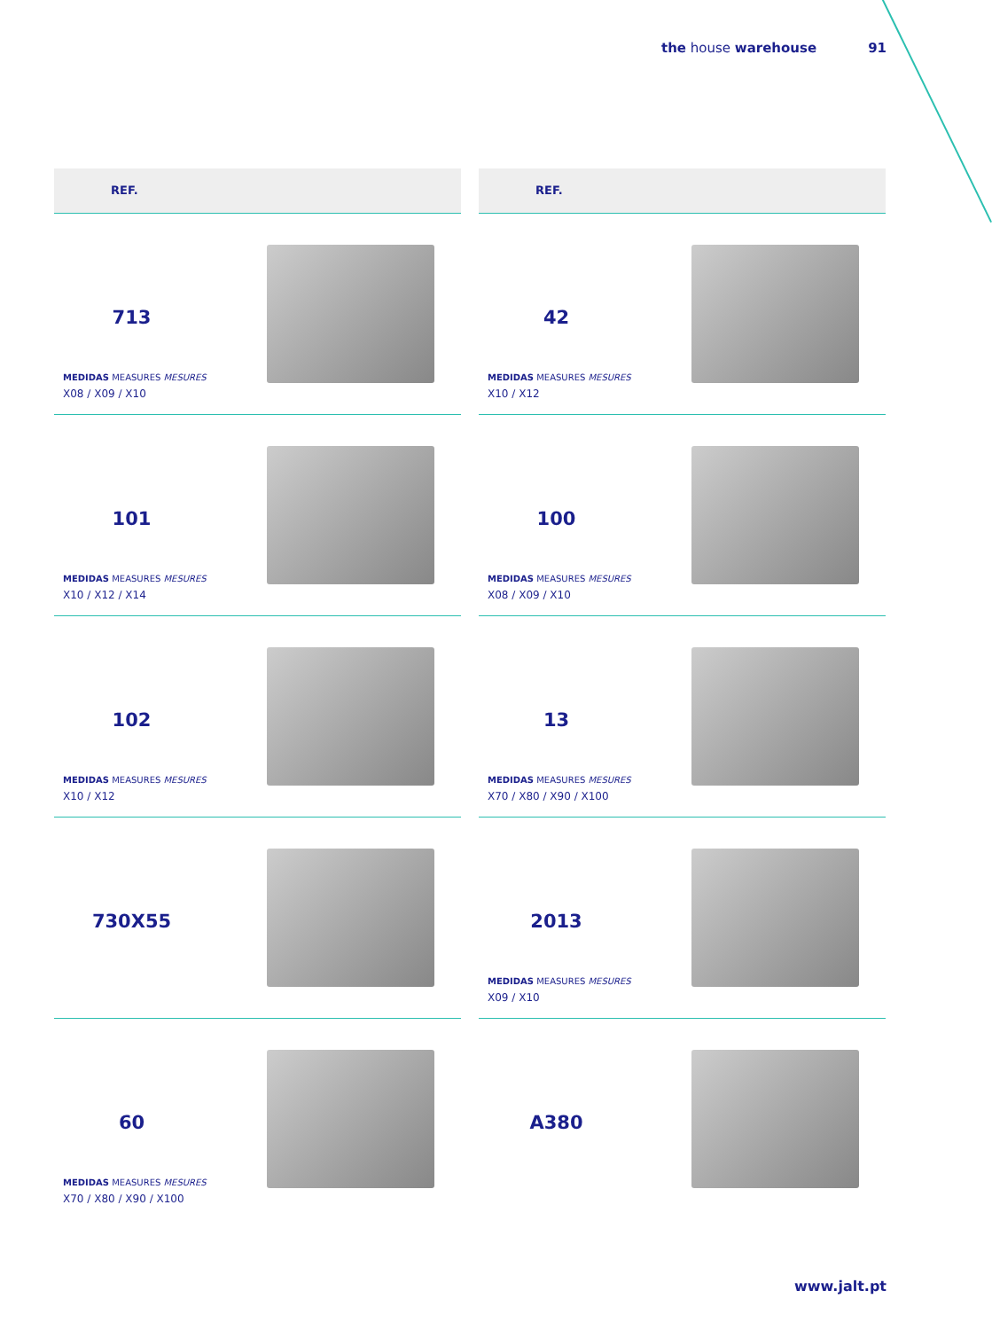the house warehouse 91
REF.
713
MEDIDAS MEASURES MESURES
X08 / X09 / X10
101
MEDIDAS MEASURES MESURES
X10 / X12 / X14
102
MEDIDAS MEASURES MESURES
X10 / X12
730X55
60
MEDIDAS MEASURES MESURES
X70 / X80 / X90 / X100
REF.
42
MEDIDAS MEASURES MESURES
X10 / X12
100
MEDIDAS MEASURES MESURES
X08 / X09 / X10
13
MEDIDAS MEASURES MESURES
X70 / X80 / X90 / X100
2013
MEDIDAS MEASURES MESURES
X09 / X10
A380
www.jalt.pt